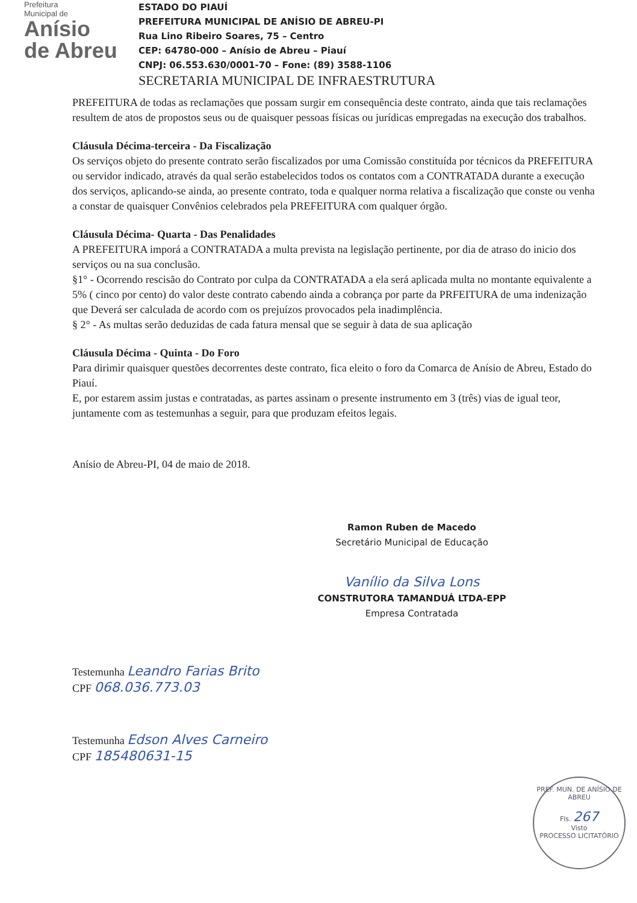Prefeitura
Municipal de
Anísio
de Abreu
ESTADO DO PIAUÍ
PREFEITURA MUNICIPAL DE ANÍSIO DE ABREU-PI
Rua Lino Ribeiro Soares, 75 – Centro
CEP: 64780-000 – Anísio de Abreu – Piauí
CNPJ: 06.553.630/0001-70 – Fone: (89) 3588-1106
SECRETARIA MUNICIPAL DE INFRAESTRUTURA
PREFEITURA de todas as reclamações que possam surgir em consequência deste contrato, ainda que tais reclamações resultem de atos de propostos seus ou de quaisquer pessoas físicas ou jurídicas empregadas na execução dos trabalhos.
Cláusula Décima-terceira - Da Fiscalização
Os serviços objeto do presente contrato serão fiscalizados por uma Comissão constituída por técnicos da PREFEITURA ou servidor indicado, através da qual serão estabelecidos todos os contatos com a CONTRATADA durante a execução dos serviços, aplicando-se ainda, ao presente contrato, toda e qualquer norma relativa a fiscalização que conste ou venha a constar de quaisquer Convênios celebrados pela PREFEITURA com qualquer órgão.
Cláusula Décima- Quarta - Das Penalidades
A PREFEITURA imporá a CONTRATADA a multa prevista na legislação pertinente, por dia de atraso do inicio dos serviços ou na sua conclusão.
§1° - Ocorrendo rescisão do Contrato por culpa da CONTRATADA a ela será aplicada multa no montante equivalente a 5% ( cinco por cento) do valor deste contrato cabendo ainda a cobrança por parte da PRFEITURA de uma indenização que Deverá ser calculada de acordo com os prejuízos provocados pela inadimplência.
§ 2° - As multas serão deduzidas de cada fatura mensal que se seguir à data de sua aplicação
Cláusula Décima - Quinta - Do Foro
Para dirimir quaisquer questões decorrentes deste contrato, fica eleito o foro da Comarca de Anísio de Abreu, Estado do Piauí.
E, por estarem assim justas e contratadas, as partes assinam o presente instrumento em 3 (três) vias de igual teor, juntamente com as testemunhas a seguir, para que produzam efeitos legais.
Anísio de Abreu-PI, 04 de maio de 2018.
Ramon Ruben de Macedo
Secretário Municipal de Educação
Vanílio da Silva Lons
CONSTRUTORA TAMANDUÁ LTDA-EPP
Empresa Contratada
Testemunha Leandro Farias Brito
CPF 068.036.773.03
Testemunha Edson Alves Carneiro
CPF 185480631-15
PREF. MUN. DE ANÍSIO DE ABREU
Fls. 267
Visto
PROCESSO LICITATÓRIO